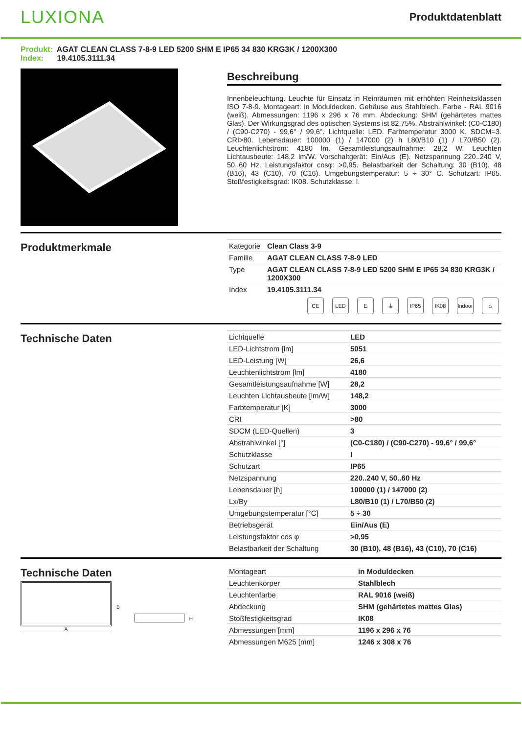LUXIONA
Produktdatenblatt
Produkt: AGAT CLEAN CLASS 7-8-9 LED 5200 SHM E IP65 34 830 KRG3K / 1200X300
Index: 19.4105.3111.34
Beschreibung
Innenbeleuchtung. Leuchte für Einsatz in Reinräumen mit erhöhten Reinheitsklassen ISO 7-8-9. Montageart: in Moduldecken. Gehäuse aus Stahlblech. Farbe - RAL 9016 (weiß). Abmessungen: 1196 x 296 x 76 mm. Abdeckung: SHM (gehärtetes mattes Glas). Der Wirkungsgrad des optischen Systems ist 82,75%. Abstrahlwinkel: (C0-C180) / (C90-C270) - 99,6° / 99,6°. Lichtquelle: LED. Farbtemperatur 3000 K. SDCM=3. CRI>80. Lebensdauer: 100000 (1) / 147000 (2) h L80/B10 (1) / L70/B50 (2). Leuchtenlichtstrom: 4180 lm. Gesamtleistungsaufnahme: 28,2 W. Leuchten Lichtausbeute: 148,2 lm/W. Vorschaltgerät: Ein/Aus (E). Netzspannung 220..240 V, 50..60 Hz. Leistungsfaktor cosφ: >0,95. Belastbarkeit der Schaltung: 30 (B10), 48 (B16), 43 (C10), 70 (C16). Umgebungstemperatur: 5 ÷ 30° C. Schutzart: IP65. Stoßfestigkeitsgrad: IK08. Schutzklasse: I.
Produktmerkmale
| Kategorie | Clean Class 3-9 |
| Familie | AGAT CLEAN CLASS 7-8-9 LED |
| Type | AGAT CLEAN CLASS 7-8-9 LED 5200 SHM E IP65 34 830 KRG3K / 1200X300 |
| Index | 19.4105.3111.34 |
CE LED E ⏚ IP65 IK08 Indoor
⌂
Technische Daten
| Lichtquelle | LED |
| LED-Lichtstrom [lm] | 5051 |
| LED-Leistung [W] | 26,6 |
| Leuchtenlichtstrom [lm] | 4180 |
| Gesamtleistungsaufnahme [W] | 28,2 |
| Leuchten Lichtausbeute [lm/W] | 148,2 |
| Farbtemperatur [K] | 3000 |
| CRI | >80 |
| SDCM (LED-Quellen) | 3 |
| Abstrahlwinkel [°] | (C0-C180) / (C90-C270) - 99,6° / 99,6° |
| Schutzklasse | I |
| Schutzart | IP65 |
| Netzspannung | 220..240 V, 50..60 Hz |
| Lebensdauer [h] | 100000 (1) / 147000 (2) |
| Lx/By | L80/B10 (1) / L70/B50 (2) |
| Umgebungstemperatur [°C] | 5 ÷ 30 |
| Betriebsgerät | Ein/Aus (E) |
| Leistungsfaktor cos φ | >0,95 |
| Belastbarkeit der Schaltung | 30 (B10), 48 (B16), 43 (C10), 70 (C16) |
Technische Daten
A
B
H
| Montageart | in Moduldecken |
| Leuchtenkörper | Stahlblech |
| Leuchtenfarbe | RAL 9016 (weiß) |
| Abdeckung | SHM (gehärtetes mattes Glas) |
| Stoßfestigkeitsgrad | IK08 |
| Abmessungen [mm] | 1196 x 296 x 76 |
| Abmessungen M625 [mm] | 1246 x 308 x 76 |